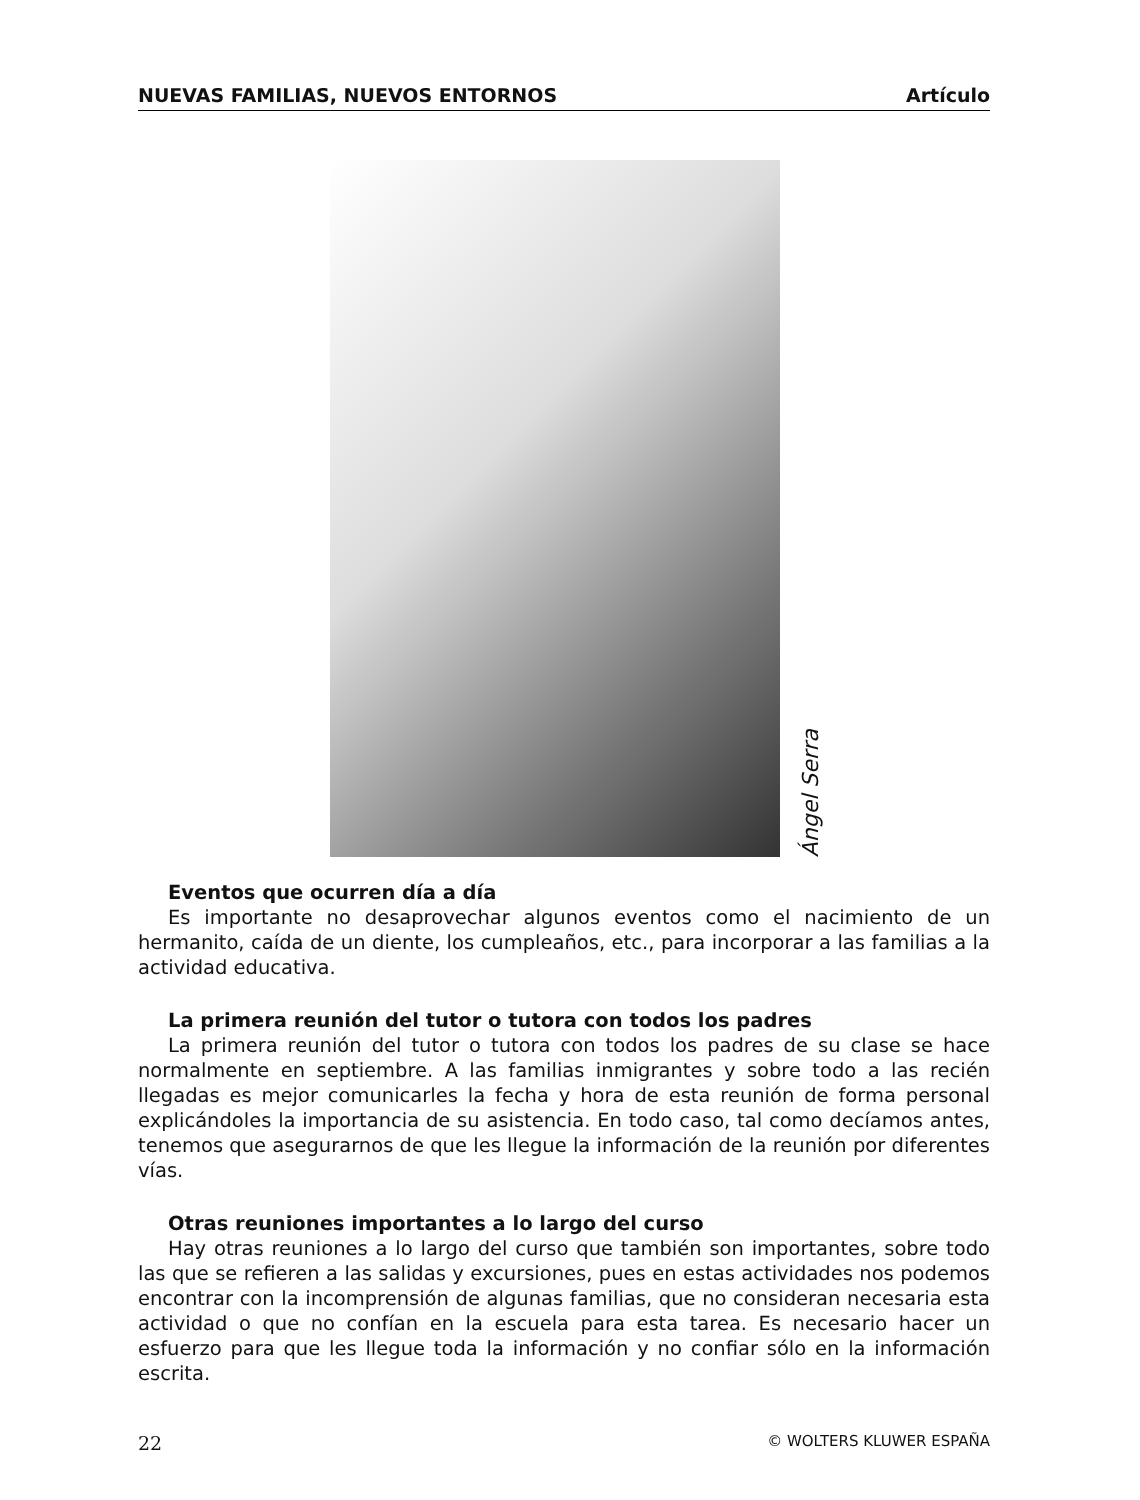NUEVAS FAMILIAS, NUEVOS ENTORNOS Artículo
Ángel Serra
Eventos que ocurren día a día
Es importante no desaprovechar algunos eventos como el nacimiento de un hermanito, caída de un diente, los cumpleaños, etc., para incorporar a las familias a la actividad educativa.
La primera reunión del tutor o tutora con todos los padres
La primera reunión del tutor o tutora con todos los padres de su clase se hace normalmente en septiembre. A las familias inmigrantes y sobre todo a las recién llegadas es mejor comunicarles la fecha y hora de esta reunión de forma personal explicándoles la importancia de su asistencia. En todo caso, tal como decíamos antes, tenemos que asegurarnos de que les llegue la información de la reunión por diferentes vías.
Otras reuniones importantes a lo largo del curso
Hay otras reuniones a lo largo del curso que también son importantes, sobre todo las que se refieren a las salidas y excursiones, pues en estas actividades nos podemos encontrar con la incomprensión de algunas familias, que no consideran necesaria esta actividad o que no confían en la escuela para esta tarea. Es necesario hacer un esfuerzo para que les llegue toda la información y no confiar sólo en la información escrita.
22 © WOLTERS KLUWER ESPAÑA